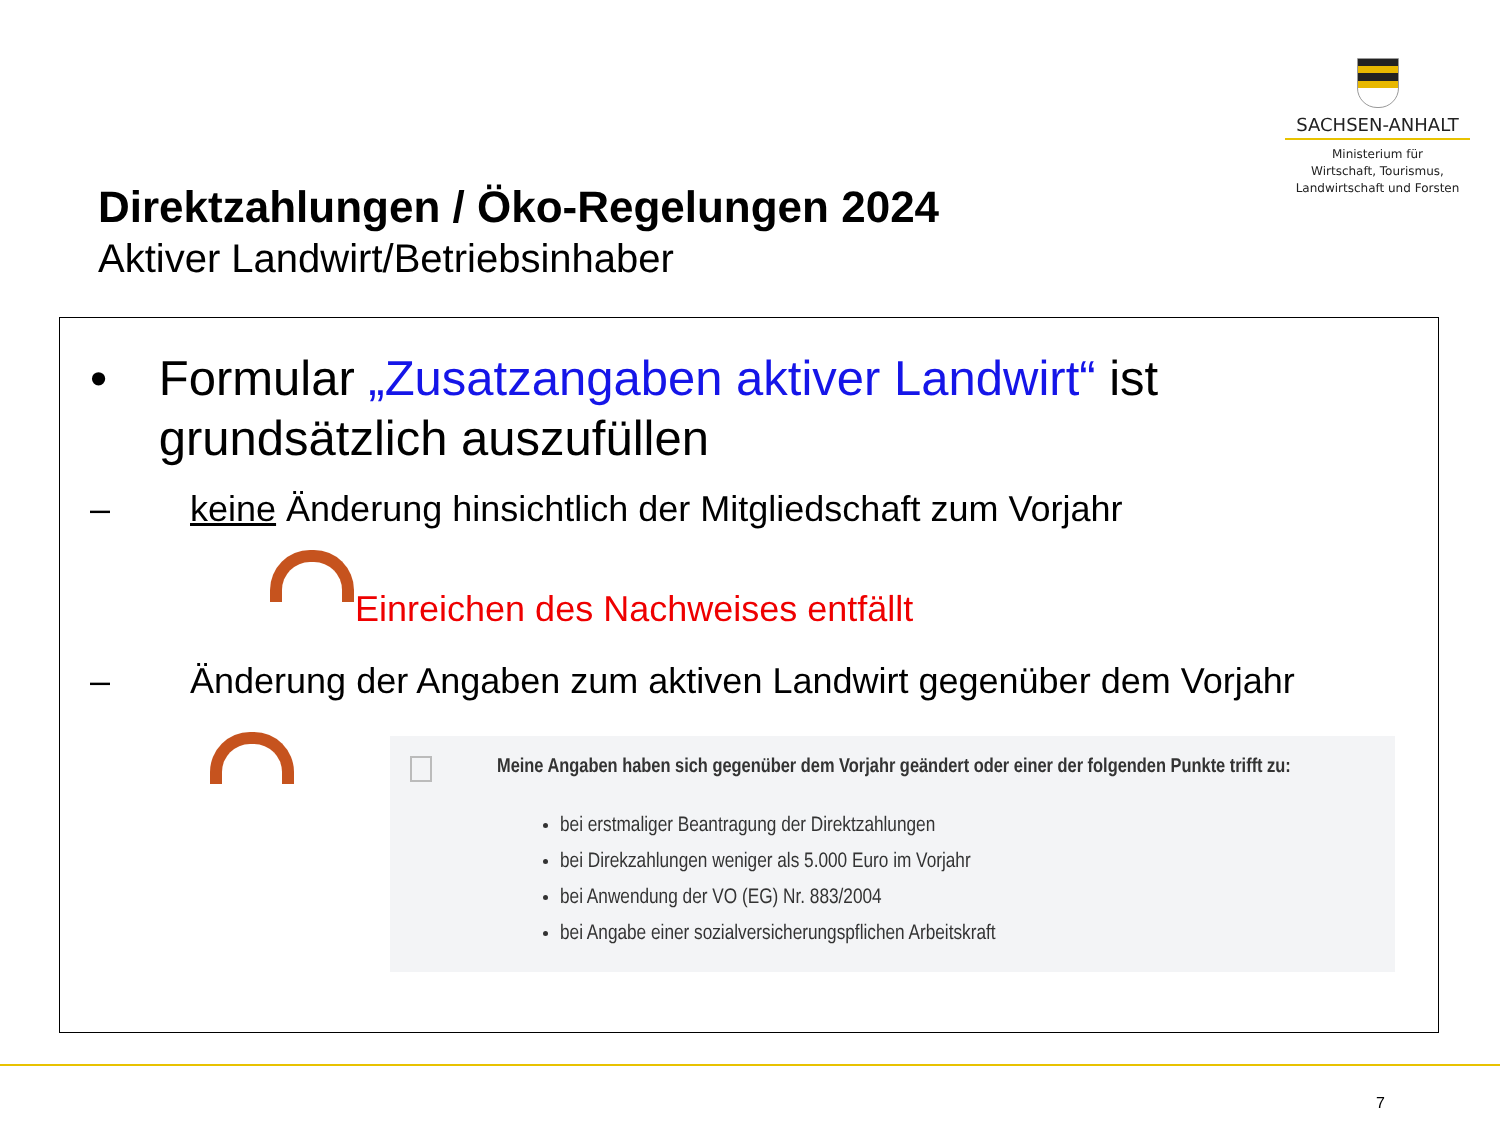SACHSEN-ANHALT
Ministerium für
Wirtschaft, Tourismus,
Landwirtschaft und Forsten
Direktzahlungen / Öko-Regelungen 2024
Aktiver Landwirt/Betriebsinhaber
• Formular „Zusatzangaben aktiver Landwirt“ ist grundsätzlich auszufüllen
– keine Änderung hinsichtlich der Mitgliedschaft zum Vorjahr
Einreichen des Nachweises entfällt
– Änderung der Angaben zum aktiven Landwirt gegenüber dem Vorjahr
Meine Angaben haben sich gegenüber dem Vorjahr geändert oder einer der folgenden Punkte trifft zu:
bei erstmaliger Beantragung der Direktzahlungen
bei Direkzahlungen weniger als 5.000 Euro im Vorjahr
bei Anwendung der VO (EG) Nr. 883/2004
bei Angabe einer sozialversicherungspflichen Arbeitskraft
7